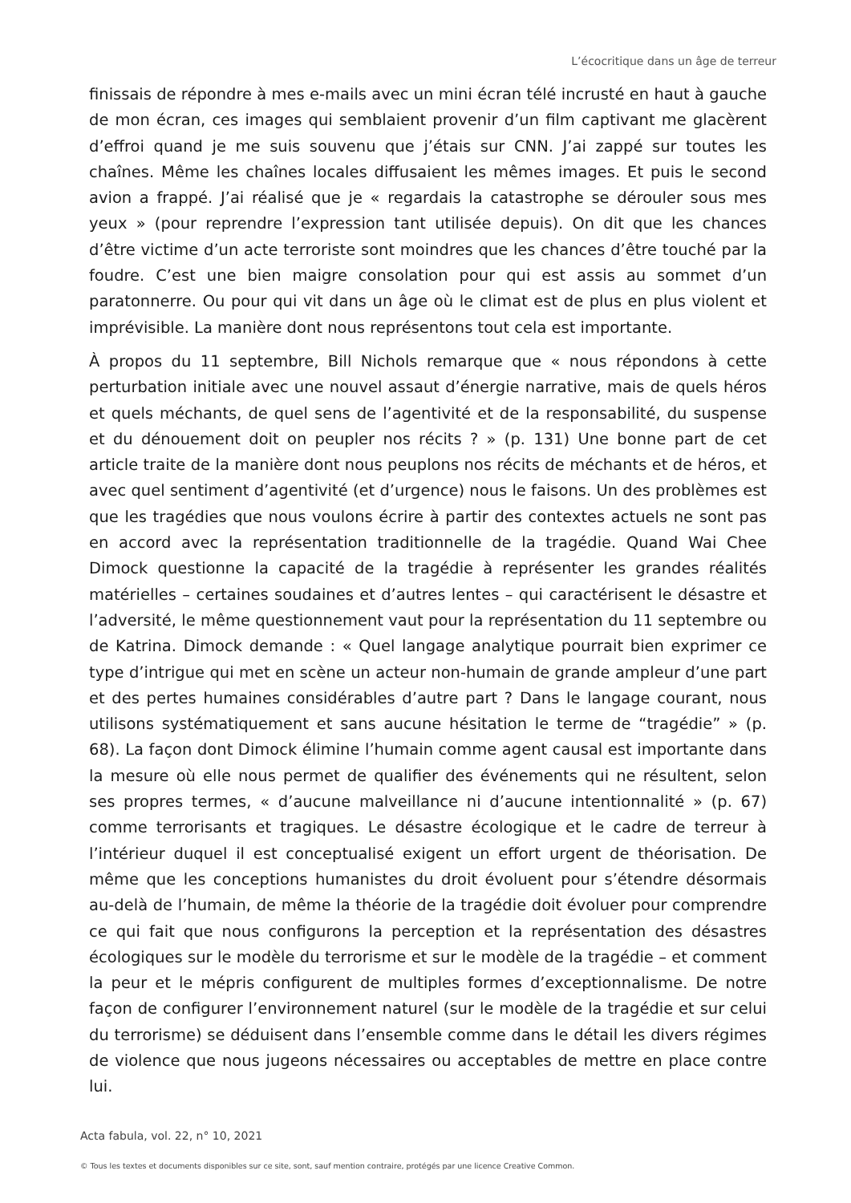L’écocritique dans un âge de terreur
finissais de répondre à mes e-mails avec un mini écran télé incrusté en haut à gauche de mon écran, ces images qui semblaient provenir d’un film captivant me glacèrent d’effroi quand je me suis souvenu que j’étais sur CNN. J’ai zappé sur toutes les chaînes. Même les chaînes locales diffusaient les mêmes images. Et puis le second avion a frappé. J’ai réalisé que je « regardais la catastrophe se dérouler sous mes yeux » (pour reprendre l’expression tant utilisée depuis). On dit que les chances d’être victime d’un acte terroriste sont moindres que les chances d’être touché par la foudre. C’est une bien maigre consolation pour qui est assis au sommet d’un paratonnerre. Ou pour qui vit dans un âge où le climat est de plus en plus violent et imprévisible. La manière dont nous représentons tout cela est importante.
À propos du 11 septembre, Bill Nichols remarque que « nous répondons à cette perturbation initiale avec une nouvel assaut d’énergie narrative, mais de quels héros et quels méchants, de quel sens de l’agentivité et de la responsabilité, du suspense et du dénouement doit on peupler nos récits ? » (p. 131) Une bonne part de cet article traite de la manière dont nous peuplons nos récits de méchants et de héros, et avec quel sentiment d’agentivité (et d’urgence) nous le faisons. Un des problèmes est que les tragédies que nous voulons écrire à partir des contextes actuels ne sont pas en accord avec la représentation traditionnelle de la tragédie. Quand Wai Chee Dimock questionne la capacité de la tragédie à représenter les grandes réalités matérielles – certaines soudaines et d’autres lentes – qui caractérisent le désastre et l’adversité, le même questionnement vaut pour la représentation du 11 septembre ou de Katrina. Dimock demande : « Quel langage analytique pourrait bien exprimer ce type d’intrigue qui met en scène un acteur non-humain de grande ampleur d’une part et des pertes humaines considérables d’autre part ? Dans le langage courant, nous utilisons systématiquement et sans aucune hésitation le terme de “tragédie” » (p. 68). La façon dont Dimock élimine l’humain comme agent causal est importante dans la mesure où elle nous permet de qualifier des événements qui ne résultent, selon ses propres termes, « d’aucune malveillance ni d’aucune intentionnalité » (p. 67) comme terrorisants et tragiques. Le désastre écologique et le cadre de terreur à l’intérieur duquel il est conceptualisé exigent un effort urgent de théorisation. De même que les conceptions humanistes du droit évoluent pour s’étendre désormais au-delà de l’humain, de même la théorie de la tragédie doit évoluer pour comprendre ce qui fait que nous configurons la perception et la représentation des désastres écologiques sur le modèle du terrorisme et sur le modèle de la tragédie – et comment la peur et le mépris configurent de multiples formes d’exceptionnalisme. De notre façon de configurer l’environnement naturel (sur le modèle de la tragédie et sur celui du terrorisme) se déduisent dans l’ensemble comme dans le détail les divers régimes de violence que nous jugeons nécessaires ou acceptables de mettre en place contre lui.
Acta fabula, vol. 22, n° 10, 2021
© Tous les textes et documents disponibles sur ce site, sont, sauf mention contraire, protégés par une licence Creative Common.